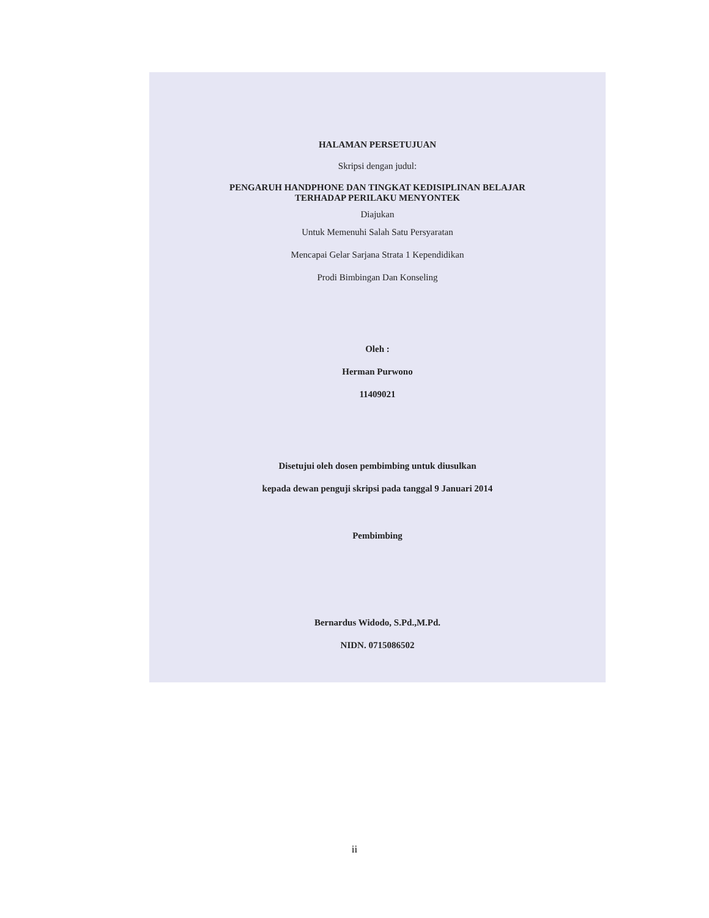HALAMAN PERSETUJUAN
Skripsi dengan judul:
PENGARUH HANDPHONE DAN TINGKAT KEDISIPLINAN BELAJAR
TERHADAP PERILAKU MENYONTEK
Diajukan
Untuk Memenuhi Salah Satu Persyaratan
Mencapai Gelar Sarjana Strata 1 Kependidikan
Prodi Bimbingan Dan Konseling
Oleh :
Herman Purwono
11409021
Disetujui oleh dosen pembimbing untuk diusulkan
kepada dewan penguji skripsi pada tanggal 9 Januari 2014
Pembimbing
Bernardus Widodo, S.Pd.,M.Pd.
NIDN. 0715086502
ii